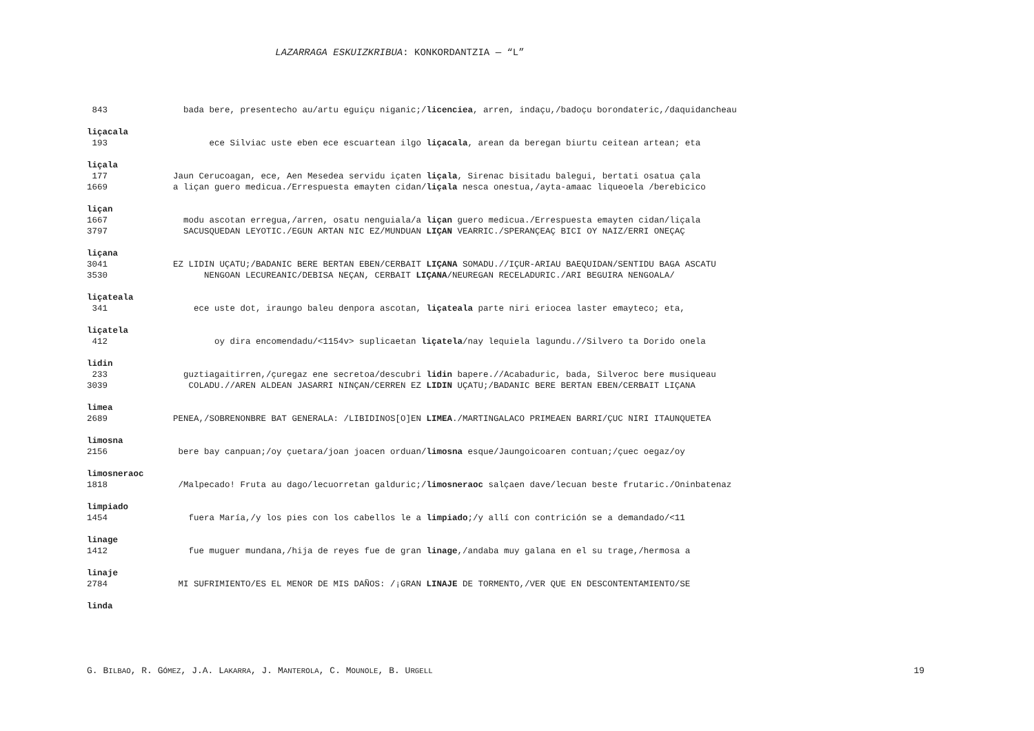LAZARRAGA ESKUIZKRIBUA: KONKORDANTZIA — “L”
843 bada bere, presentecho au/artu eguiçu niganic;/licenciea, arren, indaçu,/badoçu borondateric,/daquidancheau
liçacala
193 ece Silviac uste eben ece escuartean ilgo liçacala, arean da beregan biurtu ceitean artean; eta
liçala
177 Jaun Cerucoagan, ece, Aen Mesedea servidu içaten liçala, Sirenac bisitadu balegui, bertati osatua çala
1669 a liçan guero medicua./Errespuesta emayten cidan/liçala nesca onestua,/ayta-amaac liqueoela /berebicico
liçan
1667 modu ascotan erregua,/arren, osatu nenguiala/a liçan guero medicua./Errespuesta emayten cidan/liçala
3797 SACUSQUEDAN LEYOTIC./EGUN ARTAN NIC EZ/MUNDUAN LIÇAN VEARRIC./SPERANÇEAÇ BICI OY NAIZ/ERRI ONEÇAÇ
liçana
3041 EZ LIDIN UÇATU;/BADANIC BERE BERTAN EBEN/CERBAIT LIÇANA SOMADU.//IÇUR-ARIAU BAEQUIDAN/SENTIDU BAGA ASCATU
3530 NENGOAN LECUREANIC/DEBISA NEÇAN, CERBAIT LIÇANA/NEUREGAN RECELADURIC./ARI BEGUIRA NENGOALA/
liçateala
341 ece uste dot, iraungo baleu denpora ascotan, liçateala parte niri eriocea laster emayteco; eta,
liçatela
412 oy dira encomendadu/<1154v> suplicaetan liçatela/nay lequiela lagundu.//Silvero ta Dorido onela
lidin
233 guztiagaitirren,/çuregaz ene secretoa/descubri lidin bapere.//Acabaduric, bada, Silveroc bere musiqueau
3039 COLADU.//AREN ALDEAN JASARRI NINÇAN/CERREN EZ LIDIN UÇATU;/BADANIC BERE BERTAN EBEN/CERBAIT LIÇANA
limea
2689 PENEA,/SOBRENONBRE BAT GENERALA: /LIBIDINOS[O]EN LIMEA./MARTINGALACO PRIMEAEN BARRI/ÇUC NIRI ITAUNQUETEA
limosna
2156 bere bay canpuan;/oy çuetara/joan joacen orduan/limosna esque/Jaungoicoaren contuan;/çuec oegaz/oy
limosneraoc
1818 /Malpecado! Fruta au dago/lecuorretan galduric;/limosneraoc salçaen dave/lecuan beste frutaric./Oninbatenaz
limpiado
1454 fuera María,/y los pies con los cabellos le a limpiado;/y allí con contrición se a demandado/<11
linage
1412 fue muguer mundana,/hija de reyes fue de gran linage,/andaba muy galana en el su trage,/hermosa a
linaje
2784 MI SUFRIMIENTO/ES EL MENOR DE MIS DAÑOS: /¡GRAN LINAJE DE TORMENTO,/VER QUE EN DESCONTENTAMIENTO/SE
linda
G. BILBAO, R. GÓMEZ, J.A. LAKARRA, J. MANTEROLA, C. MOUNOLE, B. URGELL 19